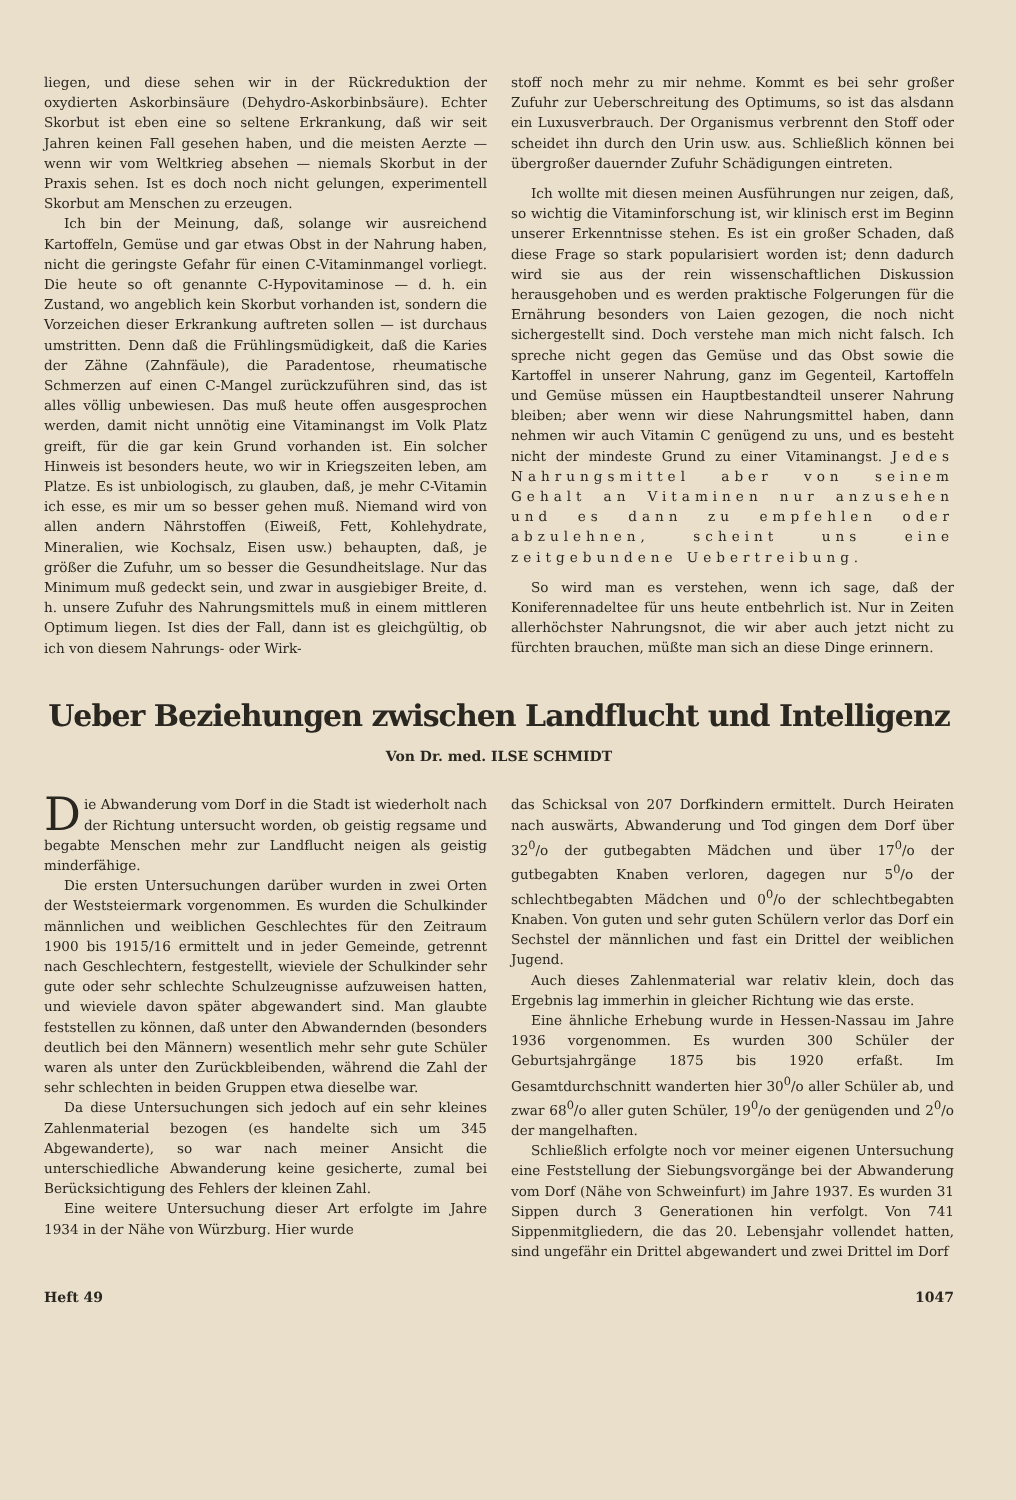liegen, und diese sehen wir in der Rückreduktion der oxydierten Askorbinsäure (Dehydro-Askorbinbsäure). Echter Skorbut ist eben eine so seltene Erkrankung, daß wir seit Jahren keinen Fall gesehen haben, und die meisten Aerzte — wenn wir vom Weltkrieg absehen — niemals Skorbut in der Praxis sehen. Ist es doch noch nicht gelungen, experimentell Skorbut am Menschen zu erzeugen.
Ich bin der Meinung, daß, solange wir ausreichend Kartoffeln, Gemüse und gar etwas Obst in der Nahrung haben, nicht die geringste Gefahr für einen C-Vitaminmangel vorliegt. Die heute so oft genannte C-Hypovitaminose — d. h. ein Zustand, wo angeblich kein Skorbut vorhanden ist, sondern die Vorzeichen dieser Erkrankung auftreten sollen — ist durchaus umstritten. Denn daß die Frühlingsmüdigkeit, daß die Karies der Zähne (Zahnfäule), die Paradentose, rheumatische Schmerzen auf einen C-Mangel zurückzuführen sind, das ist alles völlig unbewiesen. Das muß heute offen ausgesprochen werden, damit nicht unnötig eine Vitaminangst im Volk Platz greift, für die gar kein Grund vorhanden ist. Ein solcher Hinweis ist besonders heute, wo wir in Kriegszeiten leben, am Platze. Es ist unbiologisch, zu glauben, daß, je mehr C-Vitamin ich esse, es mir um so besser gehen muß. Niemand wird von allen andern Nährstoffen (Eiweiß, Fett, Kohlehydrate, Mineralien, wie Kochsalz, Eisen usw.) behaupten, daß, je größer die Zufuhr, um so besser die Gesundheitslage. Nur das Minimum muß gedeckt sein, und zwar in ausgiebiger Breite, d. h. unsere Zufuhr des Nahrungsmittels muß in einem mittleren Optimum liegen. Ist dies der Fall, dann ist es gleichgültig, ob ich von diesem Nahrungs- oder Wirk-
stoff noch mehr zu mir nehme. Kommt es bei sehr großer Zufuhr zur Ueberschreitung des Optimums, so ist das alsdann ein Luxusverbrauch. Der Organismus verbrennt den Stoff oder scheidet ihn durch den Urin usw. aus. Schließlich können bei übergroßer dauernder Zufuhr Schädigungen eintreten.
Ich wollte mit diesen meinen Ausführungen nur zeigen, daß, so wichtig die Vitaminforschung ist, wir klinisch erst im Beginn unserer Erkenntnisse stehen. Es ist ein großer Schaden, daß diese Frage so stark popularisiert worden ist; denn dadurch wird sie aus der rein wissenschaftlichen Diskussion herausgehoben und es werden praktische Folgerungen für die Ernährung besonders von Laien gezogen, die noch nicht sichergestellt sind. Doch verstehe man mich nicht falsch. Ich spreche nicht gegen das Gemüse und das Obst sowie die Kartoffel in unserer Nahrung, ganz im Gegenteil, Kartoffeln und Gemüse müssen ein Hauptbestandteil unserer Nahrung bleiben; aber wenn wir diese Nahrungsmittel haben, dann nehmen wir auch Vitamin C genügend zu uns, und es besteht nicht der mindeste Grund zu einer Vitaminangst. Jedes Nahrungsmittel aber von seinem Gehalt an Vitaminen nur anzusehen und es dann zu empfehlen oder abzulehnen, scheint uns eine zeitgebundene Uebertreibung.
So wird man es verstehen, wenn ich sage, daß der Koniferennadeltee für uns heute entbehrlich ist. Nur in Zeiten allerhöchster Nahrungsnot, die wir aber auch jetzt nicht zu fürchten brauchen, müßte man sich an diese Dinge erinnern.
Ueber Beziehungen zwischen Landflucht und Intelligenz
Von Dr. med. ILSE SCHMIDT
Die Abwanderung vom Dorf in die Stadt ist wiederholt nach der Richtung untersucht worden, ob geistig regsame und begabte Menschen mehr zur Landflucht neigen als geistig minderfähige.
Die ersten Untersuchungen darüber wurden in zwei Orten der Weststeiermark vorgenommen. Es wurden die Schulkinder männlichen und weiblichen Geschlechtes für den Zeitraum 1900 bis 1915/16 ermittelt und in jeder Gemeinde, getrennt nach Geschlechtern, festgestellt, wieviele der Schulkinder sehr gute oder sehr schlechte Schulzeugnisse aufzuweisen hatten, und wieviele davon später abgewandert sind. Man glaubte feststellen zu können, daß unter den Abwandernden (besonders deutlich bei den Männern) wesentlich mehr sehr gute Schüler waren als unter den Zurückbleibenden, während die Zahl der sehr schlechten in beiden Gruppen etwa dieselbe war.
Da diese Untersuchungen sich jedoch auf ein sehr kleines Zahlenmaterial bezogen (es handelte sich um 345 Abgewanderte), so war nach meiner Ansicht die unterschiedliche Abwanderung keine gesicherte, zumal bei Berücksichtigung des Fehlers der kleinen Zahl.
Eine weitere Untersuchung dieser Art erfolgte im Jahre 1934 in der Nähe von Würzburg. Hier wurde
das Schicksal von 207 Dorfkindern ermittelt. Durch Heiraten nach auswärts, Abwanderung und Tod gingen dem Dorf über 32<sup>0</sup>/o der gutbegabten Mädchen und über 17<sup>0</sup>/o der gutbegabten Knaben verloren, dagegen nur 5<sup>0</sup>/o der schlechtbegabten Mädchen und 0<sup>0</sup>/o der schlechtbegabten Knaben. Von guten und sehr guten Schülern verlor das Dorf ein Sechstel der männlichen und fast ein Drittel der weiblichen Jugend.
Auch dieses Zahlenmaterial war relativ klein, doch das Ergebnis lag immerhin in gleicher Richtung wie das erste.
Eine ähnliche Erhebung wurde in Hessen-Nassau im Jahre 1936 vorgenommen. Es wurden 300 Schüler der Geburtsjahrgänge 1875 bis 1920 erfaßt. Im Gesamtdurchschnitt wanderten hier 30<sup>0</sup>/o aller Schüler ab, und zwar 68<sup>0</sup>/o aller guten Schüler, 19<sup>0</sup>/o der genügenden und 2<sup>0</sup>/o der mangelhaften.
Schließlich erfolgte noch vor meiner eigenen Untersuchung eine Feststellung der Siebungsvorgänge bei der Abwanderung vom Dorf (Nähe von Schweinfurt) im Jahre 1937. Es wurden 31 Sippen durch 3 Generationen hin verfolgt. Von 741 Sippenmitgliedern, die das 20. Lebensjahr vollendet hatten, sind ungefähr ein Drittel abgewandert und zwei Drittel im Dorf
Heft 49 1047